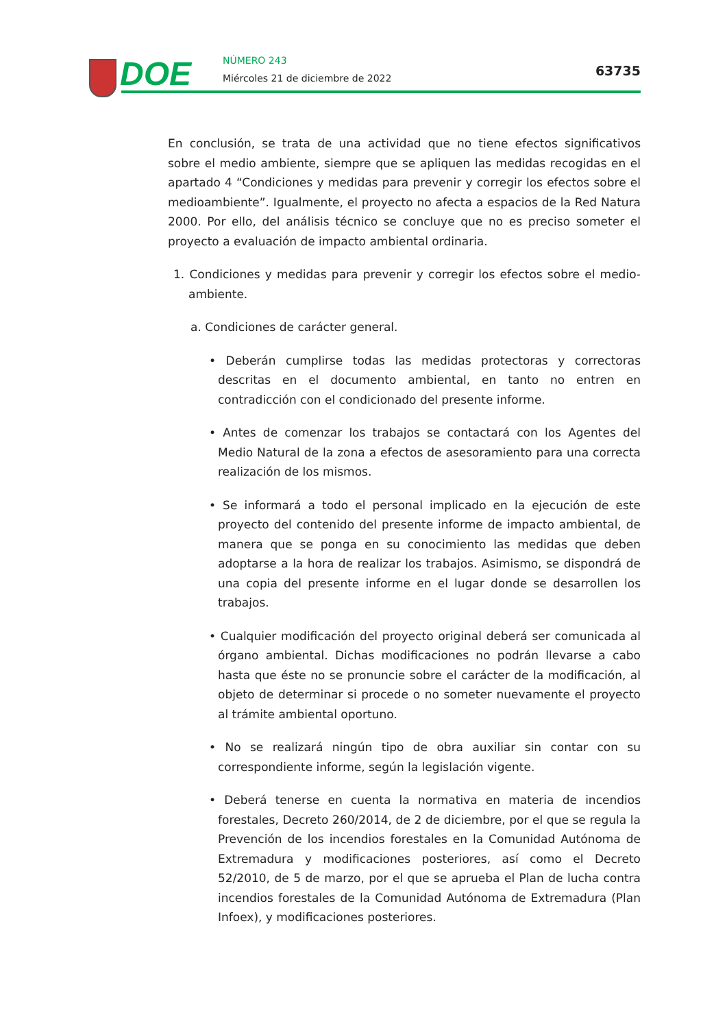DOE NÚMERO 243
Miércoles 21 de diciembre de 2022
63735
En conclusión, se trata de una actividad que no tiene efectos significativos sobre el medio ambiente, siempre que se apliquen las medidas recogidas en el apartado 4 “Condiciones y medidas para prevenir y corregir los efectos sobre el medioambiente”. Igualmente, el proyecto no afecta a espacios de la Red Natura 2000. Por ello, del análisis técnico se concluye que no es preciso someter el proyecto a evaluación de impacto ambiental ordinaria.
1. Condiciones y medidas para prevenir y corregir los efectos sobre el medio-ambiente.
a. Condiciones de carácter general.
• Deberán cumplirse todas las medidas protectoras y correctoras descritas en el documento ambiental, en tanto no entren en contradicción con el condicionado del presente informe.
• Antes de comenzar los trabajos se contactará con los Agentes del Medio Natural de la zona a efectos de asesoramiento para una correcta realización de los mismos.
• Se informará a todo el personal implicado en la ejecución de este proyecto del contenido del presente informe de impacto ambiental, de manera que se ponga en su conocimiento las medidas que deben adoptarse a la hora de realizar los trabajos. Asimismo, se dispondrá de una copia del presente informe en el lugar donde se desarrollen los trabajos.
• Cualquier modificación del proyecto original deberá ser comunicada al órgano ambiental. Dichas modificaciones no podrán llevarse a cabo hasta que éste no se pronuncie sobre el carácter de la modificación, al objeto de determinar si procede o no someter nuevamente el proyecto al trámite ambiental oportuno.
• No se realizará ningún tipo de obra auxiliar sin contar con su correspondiente informe, según la legislación vigente.
• Deberá tenerse en cuenta la normativa en materia de incendios forestales, Decreto 260/2014, de 2 de diciembre, por el que se regula la Prevención de los incendios forestales en la Comunidad Autónoma de Extremadura y modificaciones posteriores, así como el Decreto 52/2010, de 5 de marzo, por el que se aprueba el Plan de lucha contra incendios forestales de la Comunidad Autónoma de Extremadura (Plan Infoex), y modificaciones posteriores.